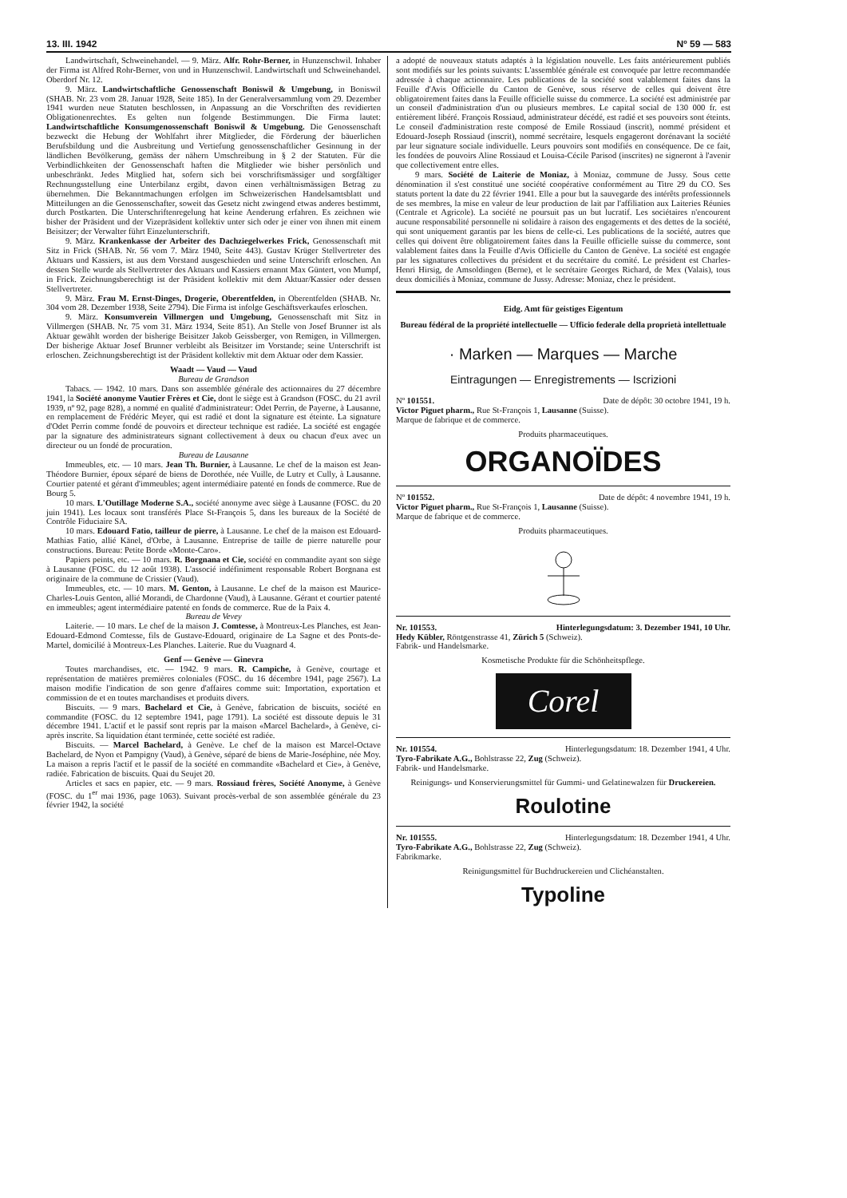13. III. 1942 Nº 59 — 583
Landwirtschaft, Schweinehandel. — 9. März. Alfr. Rohr-Berner, in Hunzenschwil. Inhaber der Firma ist Alfred Rohr-Berner, von und in Hunzenschwil. Landwirtschaft und Schweinehandel. Oberdorf Nr. 12.
9. März. Landwirtschaftliche Genossenschaft Boniswil & Umgebung, in Boniswil (SHAB. Nr. 23 vom 28. Januar 1928, Seite 185). In der Generalversammlung vom 29. Dezember 1941 wurden neue Statuten beschlossen, in Anpassung an die Vorschriften des revidierten Obligationenrechtes. Es gelten nun folgende Bestimmungen. Die Firma lautet: Landwirtschaftliche Konsumgenossenschaft Boniswil & Umgebung. Die Genossenschaft bezweckt die Hebung der Wohlfahrt ihrer Mitglieder, die Förderung der bäuerlichen Berufsbildung und die Ausbreitung und Vertiefung genossenschaftlicher Gesinnung in der ländlichen Bevölkerung, gemäss der nähern Umschreibung in § 2 der Statuten. Für die Verbindlichkeiten der Genossenschaft haften die Mitglieder wie bisher persönlich und unbeschränkt. Jedes Mitglied hat, sofern sich bei vorschriftsmässiger und sorgfältiger Rechnungsstellung eine Unterbilanz ergibt, davon einen verhältnismässigen Betrag zu übernehmen. Die Bekanntmachungen erfolgen im Schweizerischen Handelsamtsblatt und Mitteilungen an die Genossenschafter, soweit das Gesetz nicht zwingend etwas anderes bestimmt, durch Postkarten. Die Unterschriftenregelung hat keine Aenderung erfahren. Es zeichnen wie bisher der Präsident und der Vizepräsident kollektiv unter sich oder je einer von ihnen mit einem Beisitzer; der Verwalter führt Einzelunterschrift.
9. März. Krankenkasse der Arbeiter des Dachziegelwerkes Frick, Genossenschaft mit Sitz in Frick (SHAB. Nr. 56 vom 7. März 1940, Seite 443). Gustav Krüger Stellvertreter des Aktuars und Kassiers, ist aus dem Vorstand ausgeschieden und seine Unterschrift erloschen. An dessen Stelle wurde als Stellvertreter des Aktuars und Kassiers ernannt Max Güntert, von Mumpf, in Frick. Zeichnungsberechtigt ist der Präsident kollektiv mit dem Aktuar/Kassier oder dessen Stellvertreter.
9. März. Frau M. Ernst-Dinges, Drogerie, Oberentfelden, in Oberentfelden (SHAB. Nr. 304 vom 28. Dezember 1938, Seite 2794). Die Firma ist infolge Geschäftsverkaufes erloschen.
9. März. Konsumverein Villmergen und Umgebung, Genossenschaft mit Sitz in Villmergen (SHAB. Nr. 75 vom 31. März 1934, Seite 851). An Stelle von Josef Brunner ist als Aktuar gewählt worden der bisherige Beisitzer Jakob Geissberger, von Remigen, in Villmergen. Der bisherige Aktuar Josef Brunner verbleibt als Beisitzer im Vorstande; seine Unterschrift ist erloschen. Zeichnungsberechtigt ist der Präsident kollektiv mit dem Aktuar oder dem Kassier.
Waadt — Vaud — Vaud
Bureau de Grandson
Tabacs. — 1942. 10 mars. Dans son assemblée générale des actionnaires du 27 décembre 1941, la Société anonyme Vautier Frères et Cie, dont le siège est à Grandson (FOSC. du 21 avril 1939, nº 92, page 828), a nommé en qualité d'administrateur: Odet Perrin, de Payerne, à Lausanne, en remplacement de Frédéric Meyer, qui est radié et dont la signature est éteinte. La signature d'Odet Perrin comme fondé de pouvoirs et directeur technique est radiée. La société est engagée par la signature des administrateurs signant collectivement à deux ou chacun d'eux avec un directeur ou un fondé de procuration.
Bureau de Lausanne
Immeubles, etc. — 10 mars. Jean Th. Burnier, à Lausanne. Le chef de la maison est Jean-Théodore Burnier, époux séparé de biens de Dorothée, née Vuille, de Lutry et Cully, à Lausanne. Courtier patenté et gérant d'immeubles; agent intermédiaire patenté en fonds de commerce. Rue de Bourg 5.
10 mars. L'Outillage Moderne S.A., société anonyme avec siège à Lausanne (FOSC. du 20 juin 1941). Les locaux sont transférés Place St-François 5, dans les bureaux de la Société de Contrôle Fiduciaire SA.
10 mars. Edouard Fatio, tailleur de pierre, à Lausanne. Le chef de la maison est Edouard-Mathias Fatio, allié Känel, d'Orbe, à Lausanne. Entreprise de taille de pierre naturelle pour constructions. Bureau: Petite Borde «Monte-Caro».
Papiers peints, etc. — 10 mars. R. Borgnana et Cie, société en commandite ayant son siège à Lausanne (FOSC. du 12 août 1938). L'associé indéfiniment responsable Robert Borgnana est originaire de la commune de Crissier (Vaud).
Immeubles, etc. — 10 mars. M. Genton, à Lausanne. Le chef de la maison est Maurice-Charles-Louis Genton, allié Morandi, de Chardonne (Vaud), à Lausanne. Gérant et courtier patenté en immeubles; agent intermédiaire patenté en fonds de commerce. Rue de la Paix 4.
Bureau de Vevey
Laiterie. — 10 mars. Le chef de la maison J. Comtesse, à Montreux-Les Planches, est Jean-Edouard-Edmond Comtesse, fils de Gustave-Edouard, originaire de La Sagne et des Ponts-de-Martel, domicilié à Montreux-Les Planches. Laiterie. Rue du Vuagnard 4.
Genf — Genève — Ginevra
Toutes marchandises, etc. — 1942. 9 mars. R. Campiche, à Genève, courtage et représentation de matières premières coloniales (FOSC. du 16 décembre 1941, page 2567). La maison modifie l'indication de son genre d'affaires comme suit: Importation, exportation et commission de et en toutes marchandises et produits divers.
Biscuits. — 9 mars. Bachelard et Cie, à Genève, fabrication de biscuits, société en commandite (FOSC. du 12 septembre 1941, page 1791). La société est dissoute depuis le 31 décembre 1941. L'actif et le passif sont repris par la maison «Marcel Bachelard», à Genève, ci-après inscrite. Sa liquidation étant terminée, cette société est radiée.
Biscuits. — Marcel Bachelard, à Genève. Le chef de la maison est Marcel-Octave Bachelard, de Nyon et Pampigny (Vaud), à Genève, séparé de biens de Marie-Joséphine, née Moy. La maison a repris l'actif et le passif de la société en commandite «Bachelard et Cie», à Genève, radiée. Fabrication de biscuits. Quai du Seujet 20.
Articles et sacs en papier, etc. — 9 mars. Rossiaud frères, Société Anonyme, à Genève (FOSC. du 1<sup>er</sup> mai 1936, page 1063). Suivant procès-verbal de son assemblée générale du 23 février 1942, la société
a adopté de nouveaux statuts adaptés à la législation nouvelle. Les faits antérieurement publiés sont modifiés sur les points suivants: L'assemblée générale est convoquée par lettre recommandée adressée à chaque actionnaire. Les publications de la société sont valablement faites dans la Feuille d'Avis Officielle du Canton de Genève, sous réserve de celles qui doivent être obligatoirement faites dans la Feuille officielle suisse du commerce. La société est administrée par un conseil d'administration d'un ou plusieurs membres. Le capital social de 130 000 fr. est entièrement libéré. François Rossiaud, administrateur décédé, est radié et ses pouvoirs sont éteints. Le conseil d'administration reste composé de Emile Rossiaud (inscrit), nommé président et Edouard-Joseph Rossiaud (inscrit), nommé secrétaire, lesquels engageront dorénavant la société par leur signature sociale individuelle. Leurs pouvoirs sont modifiés en conséquence. De ce fait, les fondées de pouvoirs Aline Rossiaud et Louisa-Cécile Parisod (inscrites) ne signeront à l'avenir que collectivement entre elles.
9 mars. Société de Laiterie de Moniaz, à Moniaz, commune de Jussy. Sous cette dénomination il s'est constitué une société coopérative conformément au Titre 29 du CO. Ses statuts portent la date du 22 février 1941. Elle a pour but la sauvegarde des intérêts professionnels de ses membres, la mise en valeur de leur production de lait par l'affiliation aux Laiteries Réunies (Centrale et Agricole). La société ne poursuit pas un but lucratif. Les sociétaires n'encourent aucune responsabilité personnelle ni solidaire à raison des engagements et des dettes de la société, qui sont uniquement garantis par les biens de celle-ci. Les publications de la société, autres que celles qui doivent être obligatoirement faites dans la Feuille officielle suisse du commerce, sont valablement faites dans la Feuille d'Avis Officielle du Canton de Genève. La société est engagée par les signatures collectives du président et du secrétaire du comité. Le président est Charles-Henri Hirsig, de Amsoldingen (Berne), et le secrétaire Georges Richard, de Mex (Valais), tous deux domiciliés à Moniaz, commune de Jussy. Adresse: Moniaz, chez le président.
Eidg. Amt für geistiges Eigentum
Bureau fédéral de la propriété intellectuelle — Ufficio federale della proprietà intellettuale
· Marken — Marques — Marche
Eintragungen — Enregistrements — Iscrizioni
Nº 101551. Date de dépôt: 30 octobre 1941, 19 h.
Victor Piguet pharm., Rue St-François 1, Lausanne (Suisse).
Marque de fabrique et de commerce.
Produits pharmaceutiques.
ORGANOÏDES
Nº 101552. Date de dépôt: 4 novembre 1941, 19 h.
Victor Piguet pharm., Rue St-François 1, Lausanne (Suisse).
Marque de fabrique et de commerce.
Produits pharmaceutiques.
Nr. 101553. Hinterlegungsdatum: 3. Dezember 1941, 10 Uhr.
Hedy Kübler, Röntgenstrasse 41, Zürich 5 (Schweiz).
Fabrik- und Handelsmarke.
Kosmetische Produkte für die Schönheitspflege.
Corel
Nr. 101554. Hinterlegungsdatum: 18. Dezember 1941, 4 Uhr.
Tyro-Fabrikate A.G., Bohlstrasse 22, Zug (Schweiz).
Fabrik- und Handelsmarke.
Reinigungs- und Konservierungsmittel für Gummi- und Gelatinewalzen für Druckereien.
Roulotine
Nr. 101555. Hinterlegungsdatum: 18. Dezember 1941, 4 Uhr.
Tyro-Fabrikate A.G., Bohlstrasse 22, Zug (Schweiz).
Fabrikmarke.
Reinigungsmittel für Buchdruckereien und Clichéanstalten.
Typoline